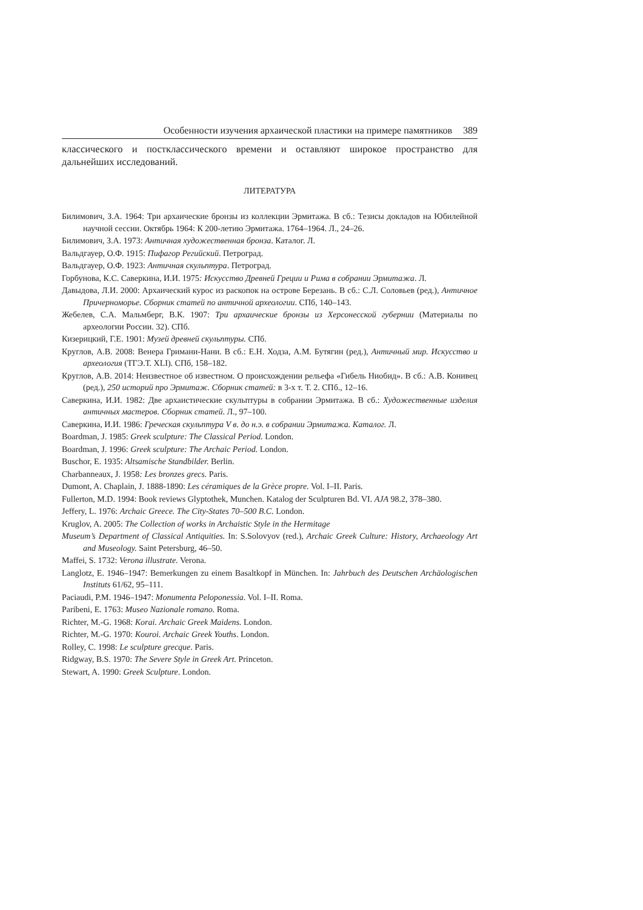Особенности изучения архаической пластики на примере памятников 389
классического и постклассического времени и оставляют широкое пространство для дальнейших исследований.
ЛИТЕРАТУРА
Билимович, З.А. 1964: Три архаические бронзы из коллекции Эрмитажа. В сб.: Тезисы докладов на Юбилейной научной сессии. Октябрь 1964: К 200-летию Эрмитажа. 1764–1964. Л., 24–26.
Билимович, З.А. 1973: Античная художественная бронза. Каталог. Л.
Вальдгауер, О.Ф. 1915: Пифагор Регийский. Петроград.
Вальдгауер, О.Ф. 1923: Античная скульптура. Петроград.
Горбунова, К.С. Саверкина, И.И. 1975: Искусство Древней Греции и Рима в собрании Эрмитажа. Л.
Давыдова, Л.И. 2000: Архаический курос из раскопок на острове Березань. В сб.: С.Л. Соловьев (ред.), Античное Причерноморье. Сборник статей по античной археологии. СПб, 140–143.
Жебелев, С.А. Мальмберг, В.К. 1907: Три архаические бронзы из Херсонесской губернии (Материалы по археологии России. 32). СПб.
Кизерицкий, Г.Е. 1901: Музей древней скульптуры. СПб.
Круглов, А.В. 2008: Венера Гримани-Нани. В сб.: Е.Н. Ходза, А.М. Бутягин (ред.), Античный мир. Искусство и археология (ТГЭ.Т. XLI). СПб, 158–182.
Круглов, А.В. 2014: Неизвестное об известном. О происхождении рельефа «Гибель Ниобид». В сб.: А.В. Конивец (ред.), 250 историй про Эрмитаж. Сборник статей: в 3-х т. Т. 2. СПб., 12–16.
Саверкина, И.И. 1982: Две архаистические скульптуры в собрании Эрмитажа. В сб.: Художественные изделия античных мастеров. Сборник статей. Л., 97–100.
Саверкина, И.И. 1986: Греческая скульптура V в. до н.э. в собрании Эрмитажа. Каталог. Л.
Boardman, J. 1985: Greek sculpture: The Classical Period. London.
Boardman, J. 1996: Greek sculpture: The Archaic Period. London.
Buschor, E. 1935: Altsamische Standbilder. Berlin.
Charbanneaux, J. 1958: Les bronzes grecs. Paris.
Dumont, A. Chaplain, J. 1888-1890: Les céramiques de la Grèce propre. Vol. I–II. Paris.
Fullerton, M.D. 1994: Book reviews Glyptothek, Munchen. Katalog der Sculpturen Bd. VI. AJA 98.2, 378–380.
Jeffery, L. 1976: Archaic Greece. The City-States 70–500 B.C. London.
Kruglov, A. 2005: The Collection of works in Archaistic Style in the Hermitage
Museum’s Department of Classical Antiquities. In: S.Solovyov (red.), Archaic Greek Culture: History, Archaeology Art and Museology. Saint Petersburg, 46–50.
Maffei, S. 1732: Verona illustrate. Verona.
Langlotz, E. 1946–1947: Bemerkungen zu einem Basaltkopf in München. In: Jahrbuch des Deutschen Archäologischen Instituts 61/62, 95–111.
Paciaudi, P.M. 1946–1947: Monumenta Peloponessia. Vol. I–II. Roma.
Paribeni, E. 1763: Museo Nazionale romano. Roma.
Richter, M.-G. 1968: Korai. Archaic Greek Maidens. London.
Richter, M.-G. 1970: Kouroi. Archaic Greek Youths. London.
Rolley, C. 1998: Le sculpture grecque. Paris.
Ridgway, B.S. 1970: The Severe Style in Greek Art. Princeton.
Stewart, A. 1990: Greek Sculpture. London.